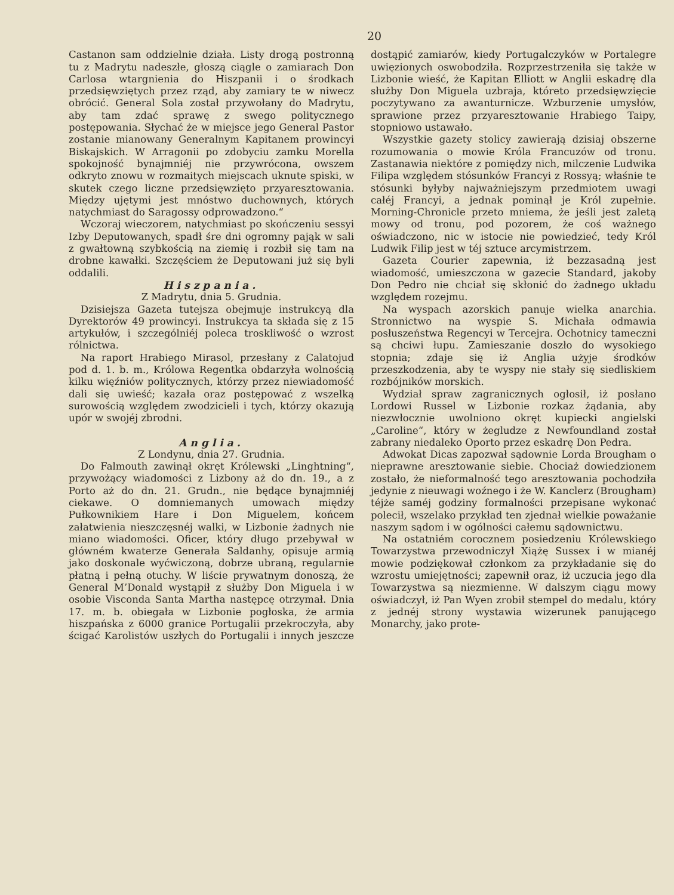20
Castanon sam oddzielnie działa. Listy drogą postronną tu z Madrytu nadeszłe, głoszą ciągle o zamiarach Don Carlosa wtargnienia do Hiszpanii i o środkach przedsięwziętych przez rząd, aby zamiary te w niwecz obrócić. General Sola został przywołany do Madrytu, aby tam zdać sprawę z swego politycznego postępowania. Słychać że w miejsce jego General Pastor zostanie mianowany Generalnym Kapitanem prowincyi Biskajskich. W Arragonii po zdobyciu zamku Morella spokojność bynajmniéj nie przywrócona, owszem odkryto znowu w rozmaitych miejscach uknute spiski, w skutek czego liczne przedsięwzięto przyaresztowania. Między ujętymi jest mnóstwo duchownych, których natychmiast do Saragossy odprowadzono.“
Wczoraj wieczorem, natychmiast po skończeniu sessyi Izby Deputowanych, spadł śre dni ogromny pająk w sali z gwałtowną szybkością na ziemię i rozbił się tam na drobne kawałki. Szczęściem że Deputowani już się byli oddalili.
Hiszpania.
Z Madrytu, dnia 5. Grudnia.
Dzisiejsza Gazeta tutejsza obejmuje instrukcyą dla Dyrektorów 49 prowincyi. Instrukcya ta składa się z 15 artykułów, i szczególniéj poleca troskliwość o wzrost rólnictwa.
Na raport Hrabiego Mirasol, przesłany z Calatojud pod d. 1. b. m., Królowa Regentka obdarzyła wolnością kilku więźniów politycznych, którzy przez niewiadomość dali się uwieść; kazała oraz postępować z wszelką surowością względem zwodzicieli i tych, którzy okazują upór w swojéj zbrodni.
Anglia.
Z Londynu, dnia 27. Grudnia.
Do Falmouth zawinął okręt Królewski „Linghtning“, przywożący wiadomości z Lizbony aż do dn. 19., a z Porto aż do dn. 21. Grudn., nie będące bynajmniéj ciekawe. O domniemanych umowach między Pułkownikiem Hare i Don Miguelem, końcem załatwienia nieszczęsnéj walki, w Lizbonie żadnych nie miano wiadomości. Oficer, który długo przebywał w główném kwaterze Generała Saldanhy, opisuje armią jako doskonale wyćwiczoną, dobrze ubraną, regularnie płatną i pełną otuchy. W liście prywatnym donoszą, że General M’Donald wystąpił z służby Don Miguela i w osobie Visconda Santa Martha następcę otrzymał. Dnia 17. m. b. obiegała w Lizbonie pogłoska, że armia hiszpańska z 6000 granice Portugalii przekroczyła, aby ścigać Karolistów uszłych do Portugalii i innych jeszcze dostąpić zamiarów, kiedy Portugalczyków w Portalegre uwięzionych oswobodziła. Rozprzestrzeniła się także w Lizbonie wieść, że Kapitan Elliott w Anglii eskadrę dla służby Don Miguela uzbraja, któreto przedsięwzięcie poczytywano za awanturnicze. Wzburzenie umysłów, sprawione przez przyaresztowanie Hrabiego Taipy, stopniowo ustawało.
Wszystkie gazety stolicy zawierają dzisiaj obszerne rozumowania o mowie Króla Francuzów od tronu. Zastanawia niektóre z pomiędzy nich, milczenie Ludwika Filipa względem stósunków Francyi z Rossyą; właśnie te stósunki byłyby najważniejszym przedmiotem uwagi całéj Francyi, a jednak pominął je Król zupełnie. Morning-Chronicle przeto mniema, że jeśli jest zaletą mowy od tronu, pod pozorem, że coś ważnego oświadczono, nic w istocie nie powiedzieć, tedy Król Ludwik Filip jest w téj sztuce arcymistrzem.
Gazeta Courier zapewnia, iż bezzasadną jest wiadomość, umieszczona w gazecie Standard, jakoby Don Pedro nie chciał się skłonić do żadnego układu względem rozejmu.
Na wyspach azorskich panuje wielka anarchia. Stronnictwo na wyspie S. Michała odmawia posłuszeństwa Regencyi w Tercejra. Ochotnicy tameczni są chciwi łupu. Zamieszanie doszło do wysokiego stopnia; zdaje się iż Anglia użyje środków przeszkodzenia, aby te wyspy nie stały się siedliskiem rozbójników morskich.
Wydział spraw zagranicznych ogłosił, iż posłano Lordowi Russel w Lizbonie rozkaz żądania, aby niezwłocznie uwolniono okręt kupiecki angielski „Caroline“, który w żegludze z Newfoundland został zabrany niedaleko Oporto przez eskadrę Don Pedra.
Adwokat Dicas zapozwał sądownie Lorda Brougham o nieprawne aresztowanie siebie. Chociaż dowiedzionem zostało, że nieformalność tego aresztowania pochodziła jedynie z nieuwagi woźnego i że W. Kanclerz (Brougham) téjże saméj godziny formalności przepisane wykonać polecił, wszelako przykład ten zjednał wielkie poważanie naszym sądom i w ogólności całemu sądownictwu.
Na ostatniém corocznem posiedzeniu Królewskiego Towarzystwa przewodniczył Xiążę Sussex i w mianéj mowie podziękował członkom za przykładanie się do wzrostu umiejętności; zapewnił oraz, iż uczucia jego dla Towarzystwa są niezmienne. W dalszym ciągu mowy oświadczył, iż Pan Wyen zrobił stempel do medalu, który z jednéj strony wystawia wizerunek panującego Monarchy, jako prote-